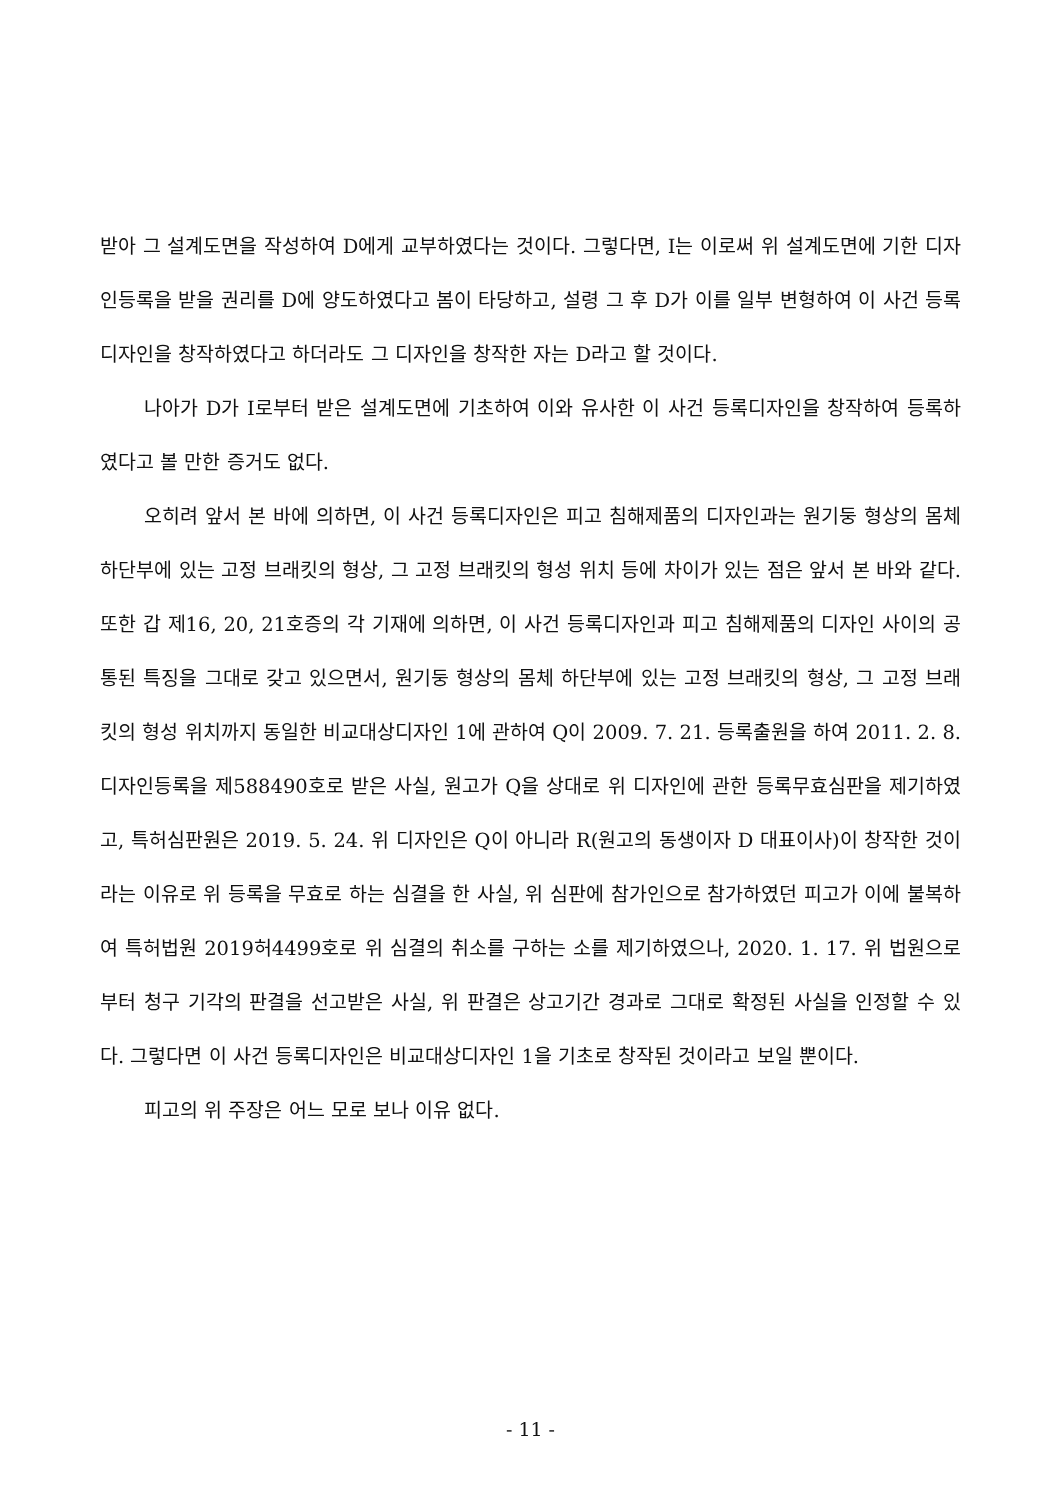받아 그 설계도면을 작성하여 D에게 교부하였다는 것이다. 그렇다면, I는 이로써 위 설계도면에 기한 디자인등록을 받을 권리를 D에 양도하였다고 봄이 타당하고, 설령 그 후 D가 이를 일부 변형하여 이 사건 등록디자인을 창작하였다고 하더라도 그 디자인을 창작한 자는 D라고 할 것이다.
나아가 D가 I로부터 받은 설계도면에 기초하여 이와 유사한 이 사건 등록디자인을 창작하여 등록하였다고 볼 만한 증거도 없다.
오히려 앞서 본 바에 의하면, 이 사건 등록디자인은 피고 침해제품의 디자인과는 원기둥 형상의 몸체 하단부에 있는 고정 브래킷의 형상, 그 고정 브래킷의 형성 위치 등에 차이가 있는 점은 앞서 본 바와 같다. 또한 갑 제16, 20, 21호증의 각 기재에 의하면, 이 사건 등록디자인과 피고 침해제품의 디자인 사이의 공통된 특징을 그대로 갖고 있으면서, 원기둥 형상의 몸체 하단부에 있는 고정 브래킷의 형상, 그 고정 브래킷의 형성 위치까지 동일한 비교대상디자인 1에 관하여 Q이 2009. 7. 21. 등록출원을 하여 2011. 2. 8. 디자인등록을 제588490호로 받은 사실, 원고가 Q을 상대로 위 디자인에 관한 등록무효심판을 제기하였고, 특허심판원은 2019. 5. 24. 위 디자인은 Q이 아니라 R(원고의 동생이자 D 대표이사)이 창작한 것이라는 이유로 위 등록을 무효로 하는 심결을 한 사실, 위 심판에 참가인으로 참가하였던 피고가 이에 불복하여 특허법원 2019허4499호로 위 심결의 취소를 구하는 소를 제기하였으나, 2020. 1. 17. 위 법원으로부터 청구 기각의 판결을 선고받은 사실, 위 판결은 상고기간 경과로 그대로 확정된 사실을 인정할 수 있다. 그렇다면 이 사건 등록디자인은 비교대상디자인 1을 기초로 창작된 것이라고 보일 뿐이다.
피고의 위 주장은 어느 모로 보나 이유 없다.
- 11 -